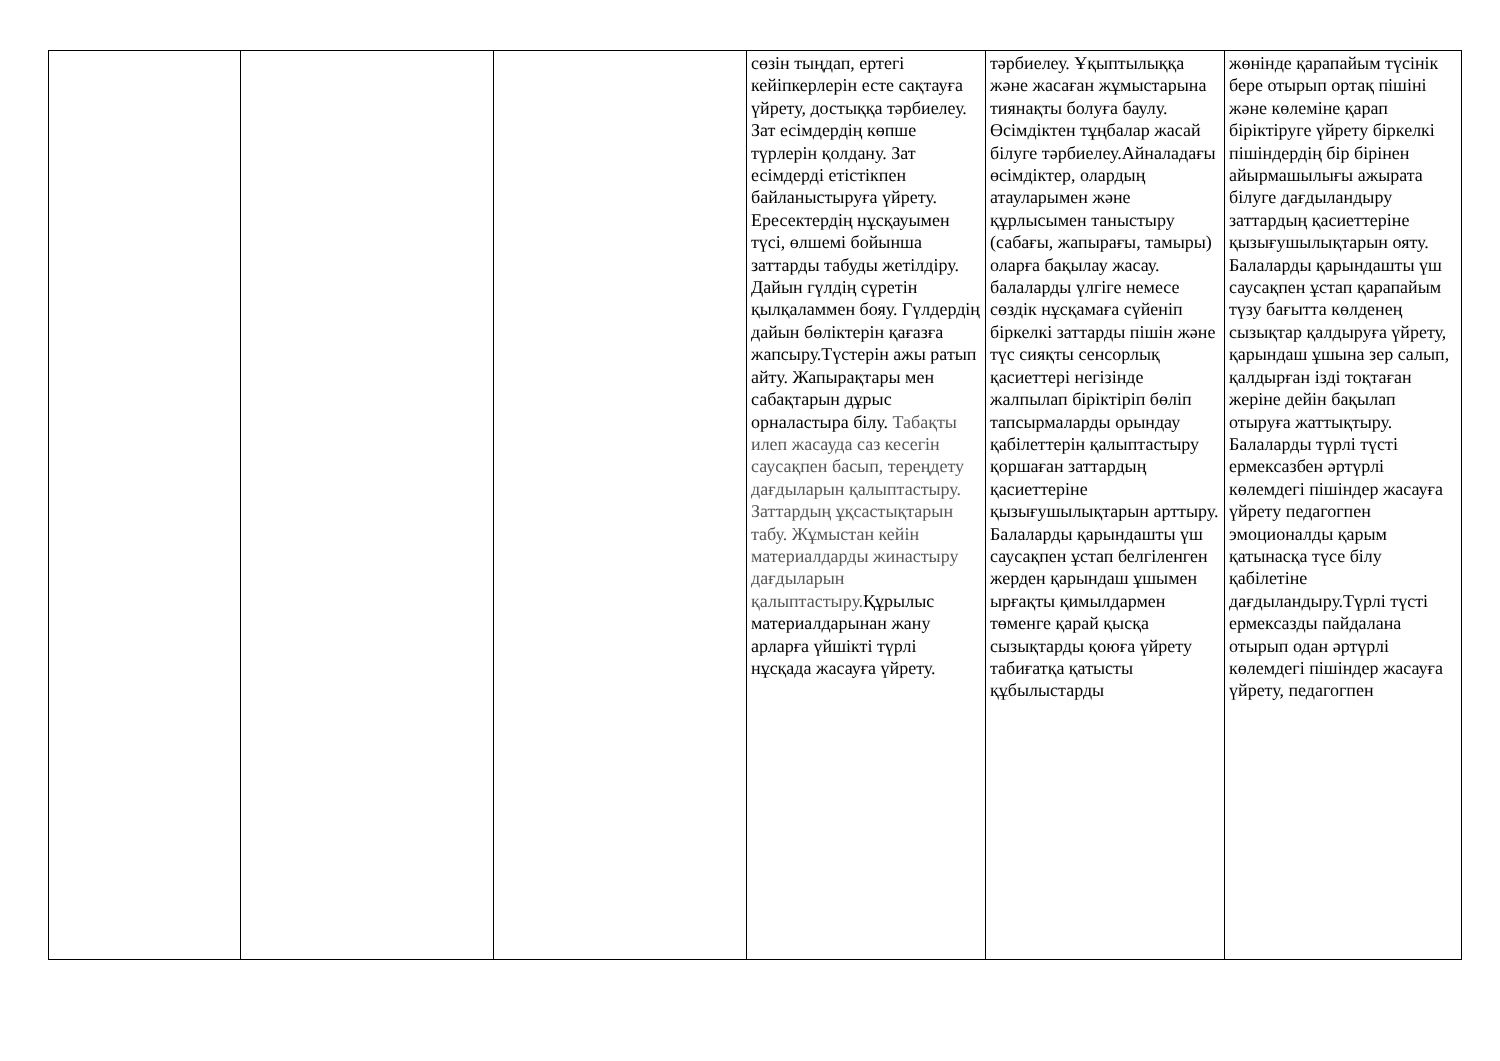| | | | сөзін тыңдап, ертегі кейіпкерлерін есте сақтауға үйрету, достыққа тәрбиелеу. Зат есімдердің көпше түрлерін қолдану. Зат есімдерді етістікпен байланыстыруға үйрету. Ересектердің нұсқауымен түсі, өлшемі бойынша заттарды табуды жетілдіру. Дайын гүлдің сүретін қылқаламмен бояу. Гүлдердің дайын бөліктерін қағазға жапсыру.Түстерін ажы ратып айту. Жапырақтары мен сабақтарын дұрыс орналастыра білу. Табақты илеп жасауда саз кесегін саусақпен басып, тереңдету дағдыларын қалыптастыру. Заттардың ұқсастықтарын табу. Жұмыстан кейін материалдарды жинастыру дағдыларын қалыптастыру. Құрылыс материалдарынан жану арларға үйшікті түрлі нұсқада жасауға үйрету. | тәрбиелеу. Ұқыптылыққа және жасаған жұмыстарына тиянақты болуға баулу. Өсімдіктен тұңбалар жасай білуге тәрбиелеу.Айналадағы өсімдіктер, олардың атауларымен және құрлысымен таныстыру (сабағы, жапырағы, тамыры) оларға бақылау жасау. балаларды үлгіге немесе сөздік нұсқамаға сүйеніп біркелкі заттарды пішін және түс сияқты сенсорлық қасиеттері негізінде жалпылап біріктіріп бөліп тапсырмаларды орындау қабілеттерін қалыптастыру қоршаған заттардың қасиеттеріне қызығушылықтарын арттыру. Балаларды қарындашты үш саусақпен ұстап белгіленген жерден қарындаш ұшымен ырғақты қимылдармен төменге қарай қысқа сызықтарды қоюға үйрету табиғатқа қатысты құбылыстарды | жөнінде қарапайым түсінік бере отырып ортақ пішіні және көлеміне қарап біріктіруге үйрету біркелкі пішіндердің бір бірінен айырмашылығы ажырата білуге дағдыландыру заттардың қасиеттеріне қызығушылықтарын ояту. Балаларды қарындашты үш саусақпен ұстап қарапайым түзу бағытта көлденең сызықтар қалдыруға үйрету, қарындаш ұшына зер салып, қалдырған ізді тоқтаған жеріне дейін бақылап отыруға жаттықтыру. Балаларды түрлі түсті ермексазбен әртүрлі көлемдегі пішіндер жасауға үйрету педагогпен эмоционалды қарым қатынасқа түсе білу қабілетіне дағдыландыру.Түрлі түсті ермексазды пайдалана отырып одан әртүрлі көлемдегі пішіндер жасауға үйрету, педагогпен |